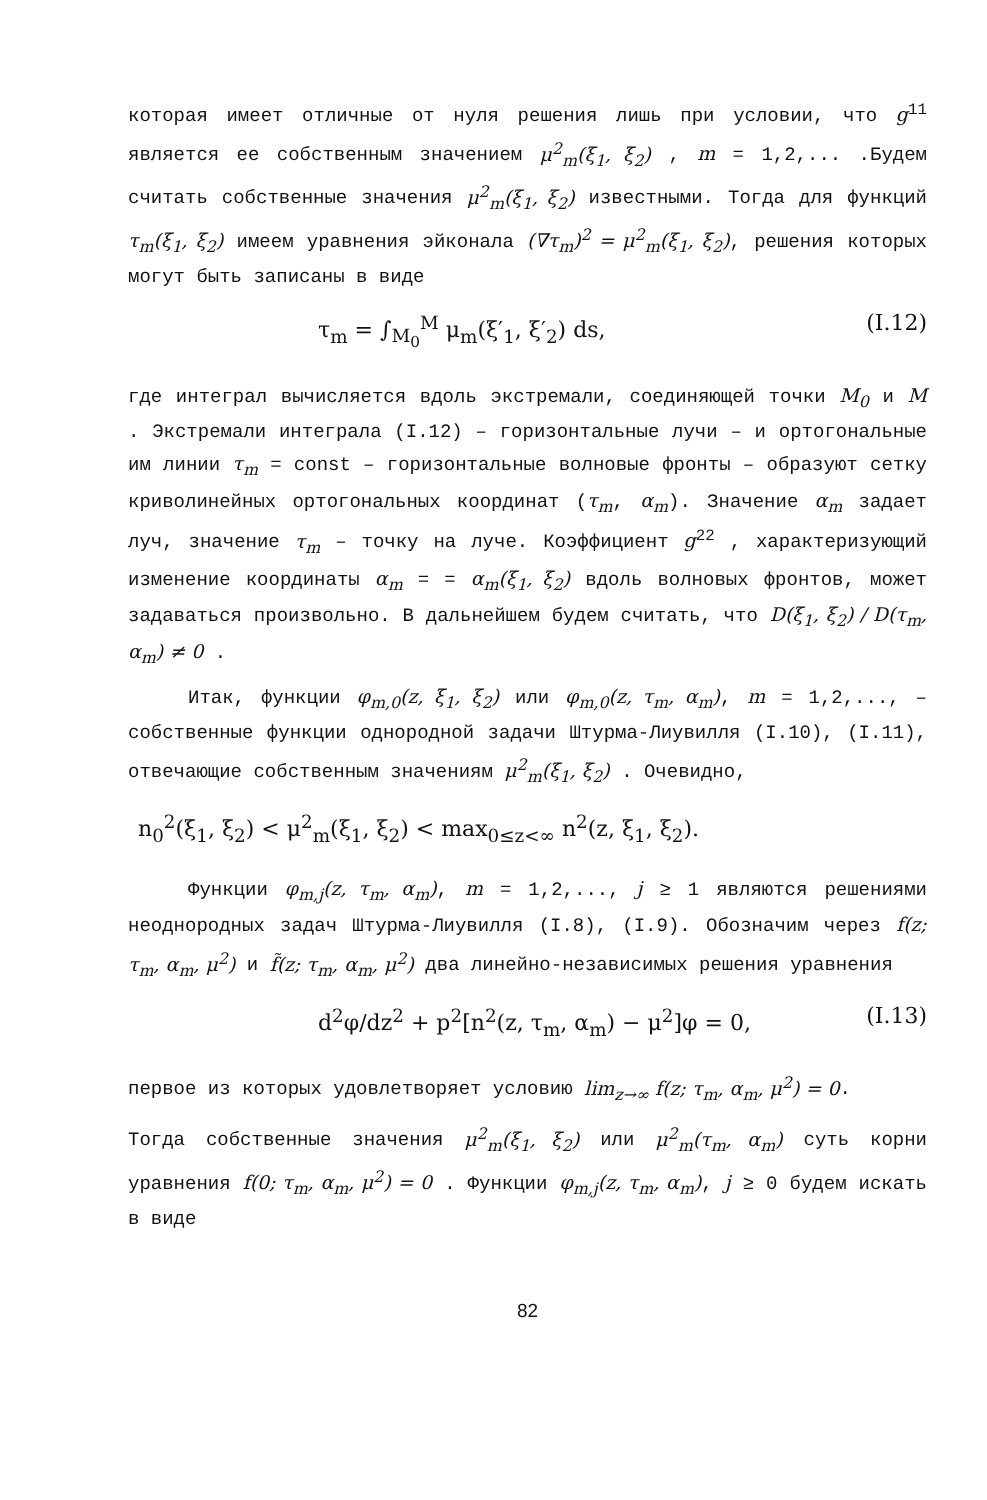которая имеет отличные от нуля решения лишь при условии, что g<sup>11</sup> является ее собственным значением μ<sup>2</sup><sub>m</sub>(ξ<sub>1</sub>, ξ<sub>2</sub>) , m = 1,2,... .Будем считать собственные значения μ<sup>2</sup><sub>m</sub>(ξ<sub>1</sub>, ξ<sub>2</sub>) известными. Тогда для функций τ<sub>m</sub>(ξ<sub>1</sub>, ξ<sub>2</sub>) имеем уравнения эйконала (∇τ<sub>m</sub>)<sup>2</sup> = μ<sup>2</sup><sub>m</sub>(ξ<sub>1</sub>, ξ<sub>2</sub>), решения которых могут быть записаны в виде
τ<sub>m</sub> = ∫<sub>M<sub>0</sub></sub><sup>M</sup> μ<sub>m</sub>(ξ′<sub>1</sub>, ξ′<sub>2</sub>) ds, (I.12)
где интеграл вычисляется вдоль экстремали, соединяющей точки M<sub>0</sub> и M . Экстремали интеграла (I.12) – горизонтальные лучи – и ортогональные им линии τ<sub>m</sub> = const – горизонтальные волновые фронты – образуют сетку криволинейных ортогональных координат (τ<sub>m</sub>, α<sub>m</sub>). Значение α<sub>m</sub> задает луч, значение τ<sub>m</sub> – точку на луче. Коэффициент g<sup>22</sup> , характеризующий изменение координаты α<sub>m</sub> = = α<sub>m</sub>(ξ<sub>1</sub>, ξ<sub>2</sub>) вдоль волновых фронтов, может задаваться произвольно. В дальнейшем будем считать, что D(ξ<sub>1</sub>, ξ<sub>2</sub>) / D(τ<sub>m</sub>, α<sub>m</sub>) ≠ 0 .
Итак, функции φ<sub>m,0</sub>(z, ξ<sub>1</sub>, ξ<sub>2</sub>) или φ<sub>m,0</sub>(z, τ<sub>m</sub>, α<sub>m</sub>), m = 1,2,..., – собственные функции однородной задачи Штурма-Лиувилля (I.10), (I.11), отвечающие собственным значениям μ<sup>2</sup><sub>m</sub>(ξ<sub>1</sub>, ξ<sub>2</sub>) . Очевидно,
n<sub>0</sub><sup>2</sup>(ξ<sub>1</sub>, ξ<sub>2</sub>) < μ<sup>2</sup><sub>m</sub>(ξ<sub>1</sub>, ξ<sub>2</sub>) < max<sub>0≤z<∞</sub> n<sup>2</sup>(z, ξ<sub>1</sub>, ξ<sub>2</sub>).
Функции φ<sub>m,j</sub>(z, τ<sub>m</sub>, α<sub>m</sub>), m = 1,2,..., j ≥ 1 являются решениями неоднородных задач Штурма-Лиувилля (I.8), (I.9). Обозначим через f(z; τ<sub>m</sub>, α<sub>m</sub>, μ<sup>2</sup>) и f̃(z; τ<sub>m</sub>, α<sub>m</sub>, μ<sup>2</sup>) два линейно-независимых решения уравнения
d<sup>2</sup>φ/dz<sup>2</sup> + p<sup>2</sup>[n<sup>2</sup>(z, τ<sub>m</sub>, α<sub>m</sub>) − μ<sup>2</sup>]φ = 0, (I.13)
первое из которых удовлетворяет условию lim<sub>z→∞</sub> f(z; τ<sub>m</sub>, α<sub>m</sub>, μ<sup>2</sup>) = 0.
Тогда собственные значения μ<sup>2</sup><sub>m</sub>(ξ<sub>1</sub>, ξ<sub>2</sub>) или μ<sup>2</sup><sub>m</sub>(τ<sub>m</sub>, α<sub>m</sub>) суть корни уравнения f(0; τ<sub>m</sub>, α<sub>m</sub>, μ<sup>2</sup>) = 0 . Функции φ<sub>m,j</sub>(z, τ<sub>m</sub>, α<sub>m</sub>), j ≥ 0 будем искать в виде
82